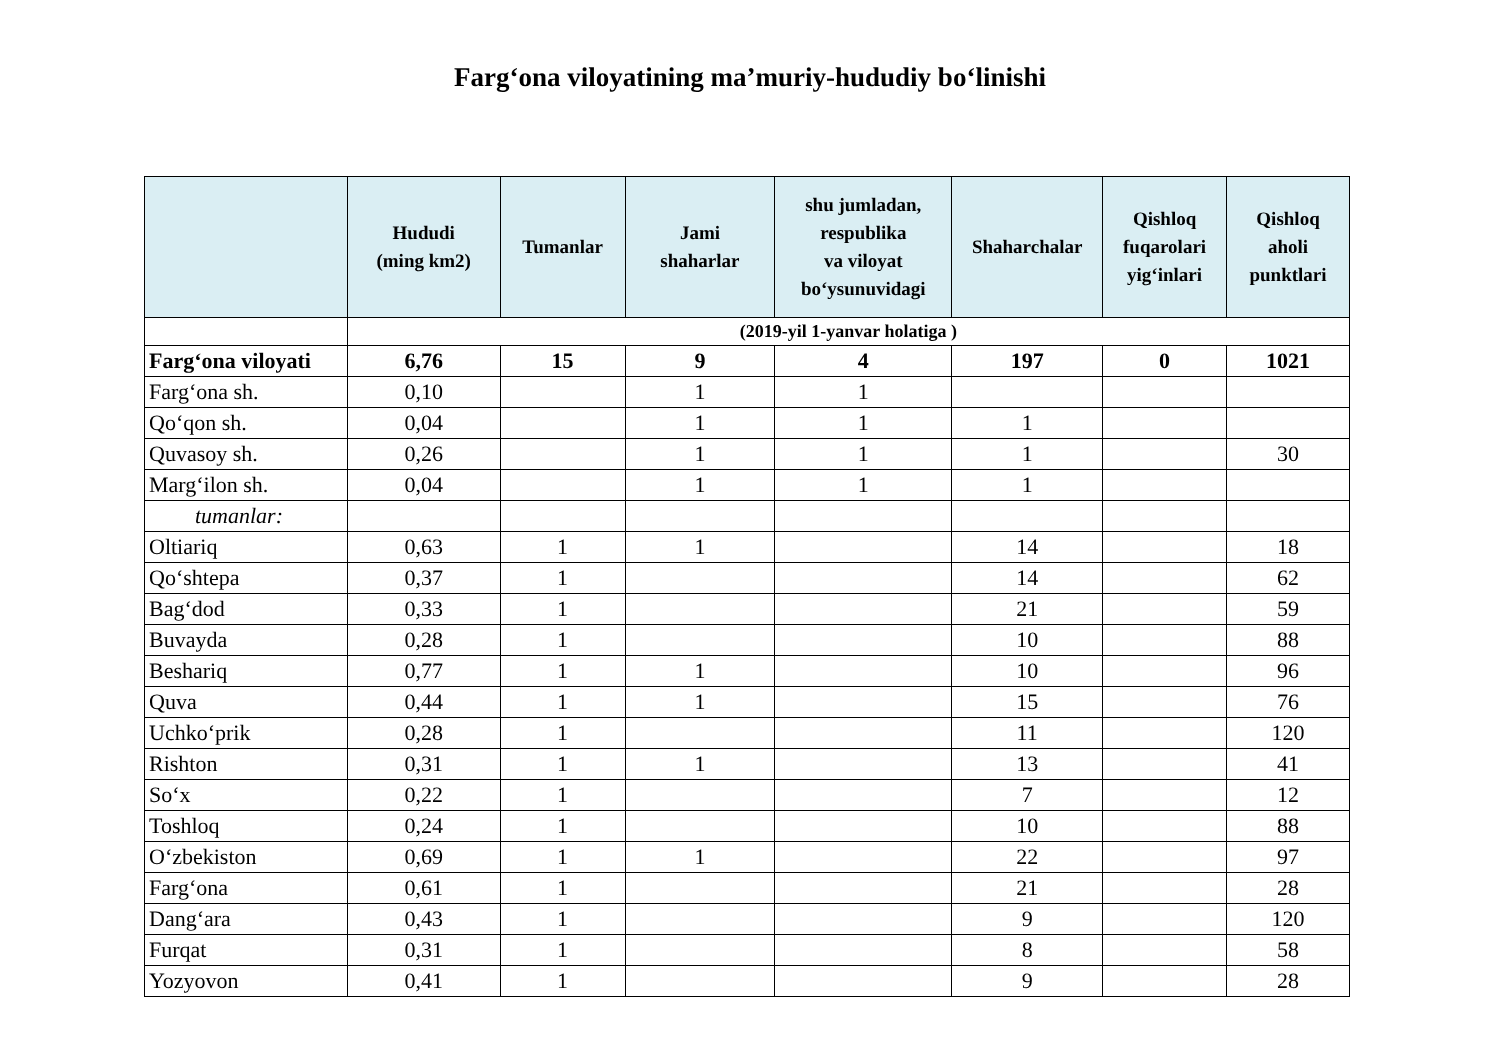Farg‘ona viloyatining ma’muriy-hududiy bo‘linishi
| | Hududi (ming km2) | Tumanlar | Jami shaharlar | shu jumladan, respublika va viloyat bo‘ysunuvidagi | Shaharchalar | Qishloq fuqarolari yig‘inlari | Qishloq aholi punktlari |
| --- | --- | --- | --- | --- | --- | --- | --- |
| | (2019-yil 1-yanvar holatiga ) | | | | | | |
| Farg‘ona viloyati | 6,76 | 15 | 9 | 4 | 197 | 0 | 1021 |
| Farg‘ona sh. | 0,10 | | 1 | 1 | | | |
| Qo‘qon sh. | 0,04 | | 1 | 1 | 1 | | |
| Quvasoy sh. | 0,26 | | 1 | 1 | 1 | | 30 |
| Marg‘ilon sh. | 0,04 | | 1 | 1 | 1 | | |
| tumanlar: | | | | | | | |
| Oltiariq | 0,63 | 1 | 1 | | 14 | | 18 |
| Qo‘shtepa | 0,37 | 1 | | | 14 | | 62 |
| Bag‘dod | 0,33 | 1 | | | 21 | | 59 |
| Buvayda | 0,28 | 1 | | | 10 | | 88 |
| Beshariq | 0,77 | 1 | 1 | | 10 | | 96 |
| Quva | 0,44 | 1 | 1 | | 15 | | 76 |
| Uchko‘prik | 0,28 | 1 | | | 11 | | 120 |
| Rishton | 0,31 | 1 | 1 | | 13 | | 41 |
| So‘x | 0,22 | 1 | | | 7 | | 12 |
| Toshloq | 0,24 | 1 | | | 10 | | 88 |
| O‘zbekiston | 0,69 | 1 | 1 | | 22 | | 97 |
| Farg‘ona | 0,61 | 1 | | | 21 | | 28 |
| Dang‘ara | 0,43 | 1 | | | 9 | | 120 |
| Furqat | 0,31 | 1 | | | 8 | | 58 |
| Yozyovon | 0,41 | 1 | | | 9 | | 28 |